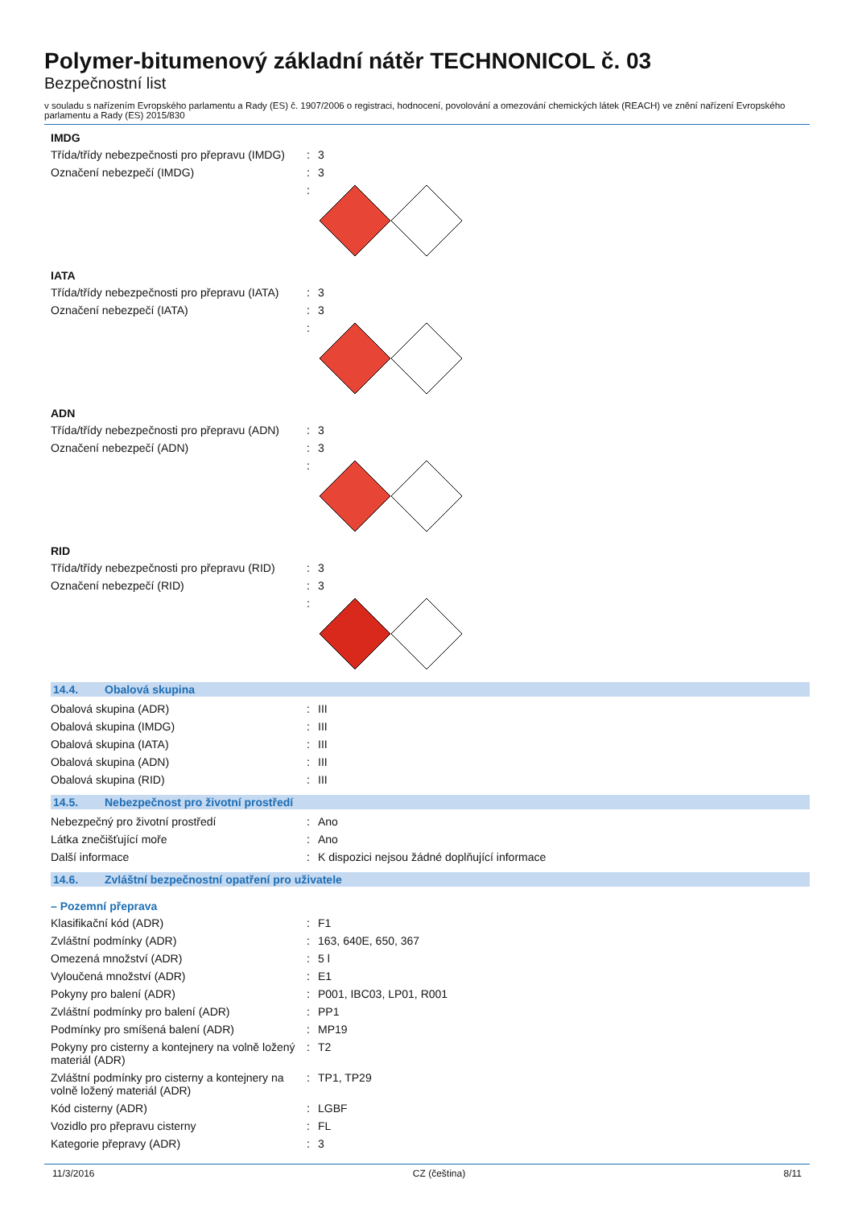Polymer-bitumenový základní nátěr TECHNONICOL č. 03
Bezpečnostní list
v souladu s nařízením Evropského parlamentu a Rady (ES) č. 1907/2006 o registraci, hodnocení, povolování a omezování chemických látek (REACH) ve znění nařízení Evropského parlamentu a Rady (ES) 2015/830
IMDG
| Třída/třídy nebezpečnosti pro přepravu (IMDG) | : | 3 |
| Označení nebezpečí (IMDG) | : | 3 |
| | : | |
IATA
| Třída/třídy nebezpečnosti pro přepravu (IATA) | : | 3 |
| Označení nebezpečí (IATA) | : | 3 |
| | : | |
ADN
| Třída/třídy nebezpečnosti pro přepravu (ADN) | : | 3 |
| Označení nebezpečí (ADN) | : | 3 |
| | : | |
RID
| Třída/třídy nebezpečnosti pro přepravu (RID) | : | 3 |
| Označení nebezpečí (RID) | : | 3 |
| | : | |
14.4. Obalová skupina
| Obalová skupina (ADR) | : | III |
| Obalová skupina (IMDG) | : | III |
| Obalová skupina (IATA) | : | III |
| Obalová skupina (ADN) | : | III |
| Obalová skupina (RID) | : | III |
14.5. Nebezpečnost pro životní prostředí
| Nebezpečný pro životní prostředí | : | Ano |
| Látka znečišťující moře | : | Ano |
| Další informace | : | K dispozici nejsou žádné doplňující informace |
14.6. Zvláštní bezpečnostní opatření pro uživatele
– Pozemní přeprava
| Klasifikační kód (ADR) | : | F1 |
| Zvláštní podmínky (ADR) | : | 163, 640E, 650, 367 |
| Omezená množství (ADR) | : | 5 l |
| Vyloučená množství (ADR) | : | E1 |
| Pokyny pro balení (ADR) | : | P001, IBC03, LP01, R001 |
| Zvláštní podmínky pro balení (ADR) | : | PP1 |
| Podmínky pro smíšená balení (ADR) | : | MP19 |
| Pokyny pro cisterny a kontejnery na volně ložený materiál (ADR) | : | T2 |
| Zvláštní podmínky pro cisterny a kontejnery na volně ložený materiál (ADR) | : | TP1, TP29 |
| Kód cisterny (ADR) | : | LGBF |
| Vozidlo pro přepravu cisterny | : | FL |
| Kategorie přepravy (ADR) | : | 3 |
11/3/2016 CZ (čeština) 8/11